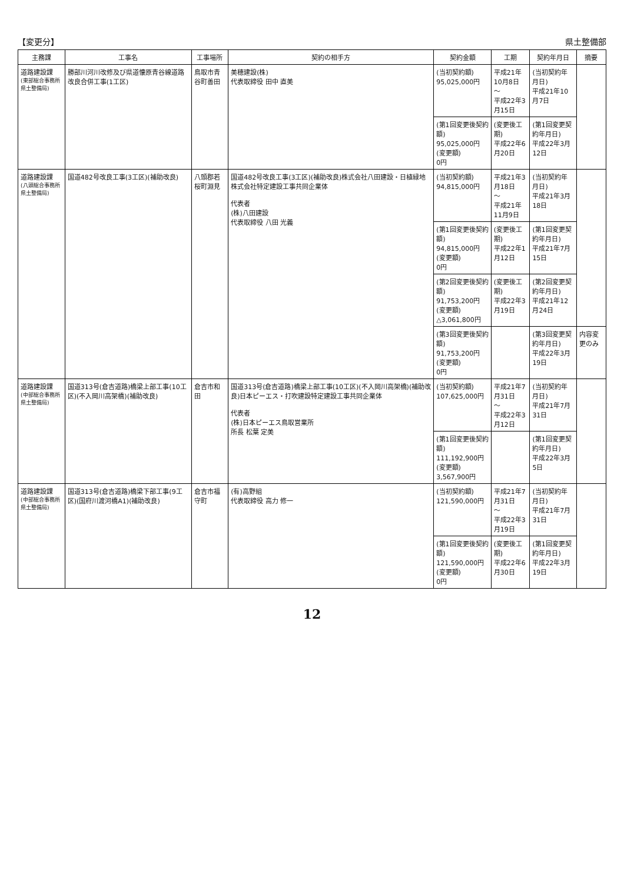【変更分】 県土整備部
| 主務課 | 工事名 | 工事場所 | 契約の相手方 | 契約金額 | 工期 | 契約年月日 | 摘要 |
| --- | --- | --- | --- | --- | --- | --- | --- |
| 道路建設課 (東部総合事務所 県土整備局) | 勝部川河川改修及び県道懐原青谷線道路改良合併工事(1工区) | 鳥取市青谷町善田 | 美穂建設(株) 代表取締役 田中 直美 | (当初契約額) 95,025,000円 | 平成21年10月8日 ～ 平成22年3月15日 | (当初契約年月日) 平成21年10月7日 | |
| | | | | (第1回変更後契約額) 95,025,000円 (変更額) 0円 | (変更後工期) 平成22年6月20日 | (第1回変更契約年月日) 平成22年3月12日 | |
| 道路建設課 (八頭総合事務所 県土整備局) | 国道482号改良工事(3工区)(補助改良) | 八頭郡若桜町淵見 | 国道482号改良工事(3工区)(補助改良)株式会社八田建設・日植緑地株式会社特定建設工事共同企業体 代表者 (株)八田建設 代表取締役 八田 光義 | (当初契約額) 94,815,000円 | 平成21年3月18日 ～ 平成21年11月9日 | (当初契約年月日) 平成21年3月18日 | |
| | | | | (第1回変更後契約額) 94,815,000円 (変更額) 0円 | (変更後工期) 平成22年1月12日 | (第1回変更契約年月日) 平成21年7月15日 | |
| | | | | (第2回変更後契約額) 91,753,200円 (変更額) △3,061,800円 | (変更後工期) 平成22年3月19日 | (第2回変更契約年月日) 平成21年12月24日 | |
| | | | | (第3回変更後契約額) 91,753,200円 (変更額) 0円 | | (第3回変更契約年月日) 平成22年3月19日 | 内容変更のみ |
| 道路建設課 (中部総合事務所 県土整備局) | 国道313号(倉吉道路)橋梁上部工事(10工区)(不入岡川高架橋)(補助改良) | 倉吉市和田 | 国道313号(倉吉道路)橋梁上部工事(10工区)(不入岡川高架橋)(補助改良)日本ピーエス・打吹建設特定建設工事共同企業体 代表者 (株)日本ピーエス鳥取営業所 所長 松葉 定美 | (当初契約額) 107,625,000円 | 平成21年7月31日 ～ 平成22年3月12日 | (当初契約年月日) 平成21年7月31日 | |
| | | | | (第1回変更後契約額) 111,192,900円 (変更額) 3,567,900円 | | (第1回変更契約年月日) 平成22年3月5日 | |
| 道路建設課 (中部総合事務所 県土整備局) | 国道313号(倉吉道路)橋梁下部工事(9工区)(国府川渡河橋A1)(補助改良) | 倉吉市福守町 | (有)高野組 代表取締役 高力 修一 | (当初契約額) 121,590,000円 | 平成21年7月31日 ～ 平成22年3月19日 | (当初契約年月日) 平成21年7月31日 | |
| | | | | (第1回変更後契約額) 121,590,000円 (変更額) 0円 | (変更後工期) 平成22年6月30日 | (第1回変更契約年月日) 平成22年3月19日 | |
12